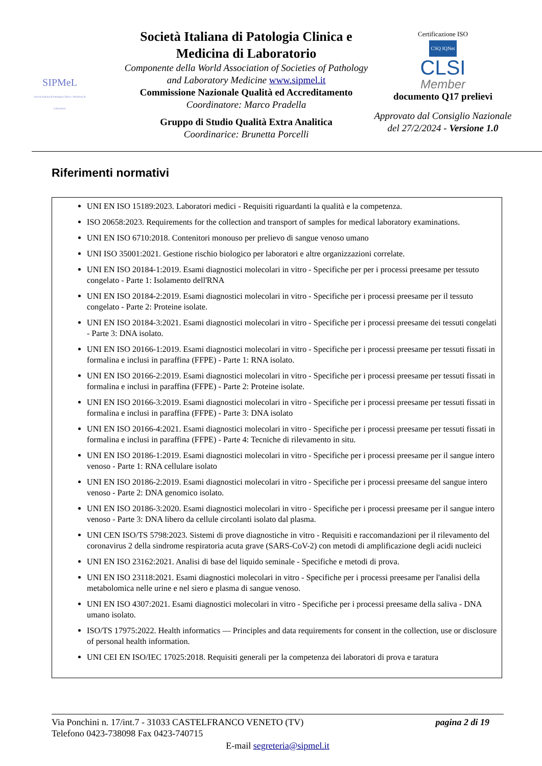SIPMeL
Società Italiana di Patologia Clinica e Medicina di Laboratorio
Società Italiana di Patologia Clinica e Medicina di Laboratorio
Componente della World Association of Societies of Pathology and Laboratory Medicine www.sipmel.it
Commissione Nazionale Qualità ed Accreditamento
Coordinatore: Marco Pradella
Gruppo di Studio Qualità Extra Analitica
Coordinarice: Brunetta Porcelli
Certificazione ISO
CSQ IQNet
CLSI
Member
documento Q17 prelievi
Approvato dal Consiglio Nazionale del 27/2/2024 - Versione 1.0
Riferimenti normativi
UNI EN ISO 15189:2023. Laboratori medici - Requisiti riguardanti la qualità e la competenza.
ISO 20658:2023. Requirements for the collection and transport of samples for medical laboratory examinations.
UNI EN ISO 6710:2018. Contenitori monouso per prelievo di sangue venoso umano
UNI ISO 35001:2021. Gestione rischio biologico per laboratori e altre organizzazioni correlate.
UNI EN ISO 20184-1:2019. Esami diagnostici molecolari in vitro - Specifiche per per i processi preesame per tessuto congelato - Parte 1: Isolamento dell'RNA
UNI EN ISO 20184-2:2019. Esami diagnostici molecolari in vitro - Specifiche per i processi preesame per il tessuto congelato - Parte 2: Proteine isolate.
UNI EN ISO 20184-3:2021. Esami diagnostici molecolari in vitro - Specifiche per i processi preesame dei tessuti congelati - Parte 3: DNA isolato.
UNI EN ISO 20166-1:2019. Esami diagnostici molecolari in vitro - Specifiche per i processi preesame per tessuti fissati in formalina e inclusi in paraffina (FFPE) - Parte 1: RNA isolato.
UNI EN ISO 20166-2:2019. Esami diagnostici molecolari in vitro - Specifiche per i processi preesame per tessuti fissati in formalina e inclusi in paraffina (FFPE) - Parte 2: Proteine isolate.
UNI EN ISO 20166-3:2019. Esami diagnostici molecolari in vitro - Specifiche per i processi preesame per tessuti fissati in formalina e inclusi in paraffina (FFPE) - Parte 3: DNA isolato
UNI EN ISO 20166-4:2021. Esami diagnostici molecolari in vitro - Specifiche per i processi preesame per tessuti fissati in formalina e inclusi in paraffina (FFPE) - Parte 4: Tecniche di rilevamento in situ.
UNI EN ISO 20186-1:2019. Esami diagnostici molecolari in vitro - Specifiche per i processi preesame per il sangue intero venoso - Parte 1: RNA cellulare isolato
UNI EN ISO 20186-2:2019. Esami diagnostici molecolari in vitro - Specifiche per i processi preesame del sangue intero venoso - Parte 2: DNA genomico isolato.
UNI EN ISO 20186-3:2020. Esami diagnostici molecolari in vitro - Specifiche per i processi preesame per il sangue intero venoso - Parte 3: DNA libero da cellule circolanti isolato dal plasma.
UNI CEN ISO/TS 5798:2023. Sistemi di prove diagnostiche in vitro - Requisiti e raccomandazioni per il rilevamento del coronavirus 2 della sindrome respiratoria acuta grave (SARS-CoV-2) con metodi di amplificazione degli acidi nucleici
UNI EN ISO 23162:2021. Analisi di base del liquido seminale - Specifiche e metodi di prova.
UNI EN ISO 23118:2021. Esami diagnostici molecolari in vitro - Specifiche per i processi preesame per l'analisi della metabolomica nelle urine e nel siero e plasma di sangue venoso.
UNI EN ISO 4307:2021. Esami diagnostici molecolari in vitro - Specifiche per i processi preesame della saliva - DNA umano isolato.
ISO/TS 17975:2022. Health informatics — Principles and data requirements for consent in the collection, use or disclosure of personal health information.
UNI CEI EN ISO/IEC 17025:2018. Requisiti generali per la competenza dei laboratori di prova e taratura
Via Ponchini n. 17/int.7 - 31033 CASTELFRANCO VENETO (TV) pagina 2 di 19
Telefono 0423-738098 Fax 0423-740715
E-mail segreteria@sipmel.it